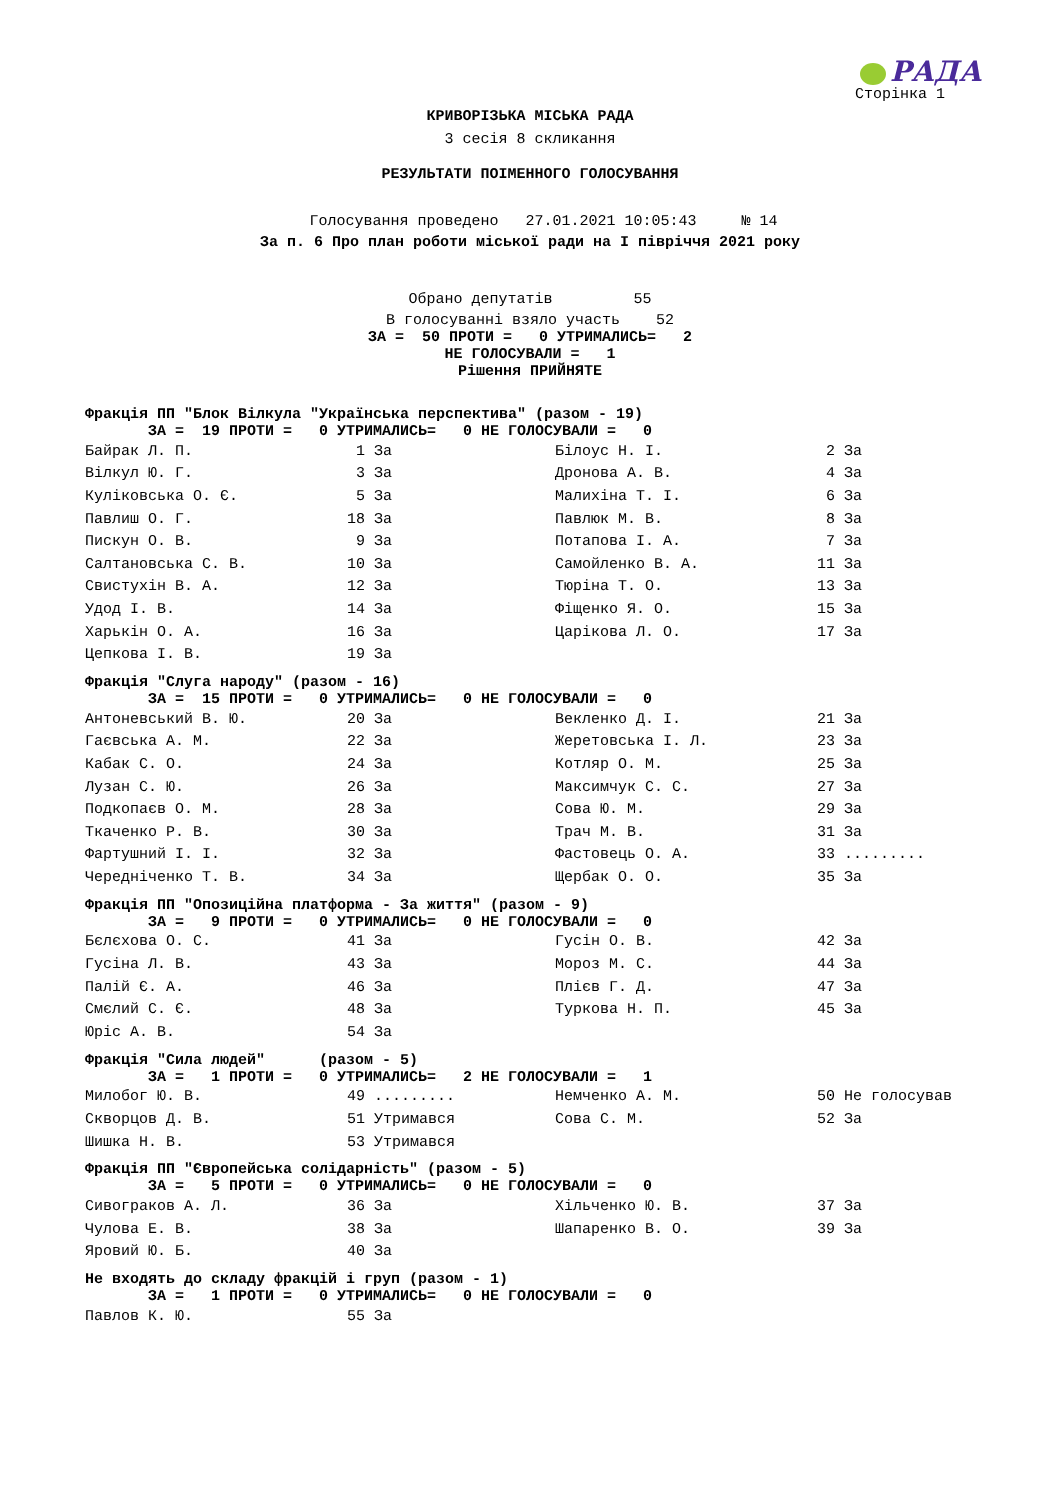РАДА
Сторінка 1
КРИВОРІЗЬКА МІСЬКА РАДА
3 сесія 8 скликання
РЕЗУЛЬТАТИ ПОІМЕННОГО ГОЛОСУВАННЯ
Голосування проведено 27.01.2021 10:05:43 № 14
За п. 6 Про план роботи міської ради на І півріччя 2021 року
Обрано депутатів 55
В голосуванні взяло участь 52
ЗА = 50 ПРОТИ = 0 УТРИМАЛИСЬ= 2
НЕ ГОЛОСУВАЛИ = 1
Рішення ПРИЙНЯТЕ
Фракція ПП "Блок Вілкула "Українська перспектива" (разом - 19)
ЗА = 19 ПРОТИ = 0 УТРИМАЛИСЬ= 0 НЕ ГОЛОСУВАЛИ = 0
| Байрак Л. П. | 1 | За | Білоус Н. І. | 2 | За |
| Вілкул Ю. Г. | 3 | За | Дронова А. В. | 4 | За |
| Куліковська О. Є. | 5 | За | Малихіна Т. І. | 6 | За |
| Павлиш О. Г. | 18 | За | Павлюк М. В. | 8 | За |
| Пискун О. В. | 9 | За | Потапова І. А. | 7 | За |
| Салтановська С. В. | 10 | За | Самойленко В. А. | 11 | За |
| Свистухін В. А. | 12 | За | Тюріна Т. О. | 13 | За |
| Удод І. В. | 14 | За | Фіщенко Я. О. | 15 | За |
| Харькін О. А. | 16 | За | Царікова Л. О. | 17 | За |
| Цепкова І. В. | 19 | За | | | |
Фракція "Слуга народу" (разом - 16)
ЗА = 15 ПРОТИ = 0 УТРИМАЛИСЬ= 0 НЕ ГОЛОСУВАЛИ = 0
| Антоневський В. Ю. | 20 | За | Векленко Д. І. | 21 | За |
| Гаєвська А. М. | 22 | За | Жеретовська І. Л. | 23 | За |
| Кабак С. О. | 24 | За | Котляр О. М. | 25 | За |
| Лузан С. Ю. | 26 | За | Максимчук С. С. | 27 | За |
| Подкопаєв О. М. | 28 | За | Сова Ю. М. | 29 | За |
| Ткаченко Р. В. | 30 | За | Трач М. В. | 31 | За |
| Фартушний І. І. | 32 | За | Фастовець О. А. | 33 | ......... |
| Чередніченко Т. В. | 34 | За | Щербак О. О. | 35 | За |
Фракція ПП "Опозиційна платформа - За життя" (разом - 9)
ЗА = 9 ПРОТИ = 0 УТРИМАЛИСЬ= 0 НЕ ГОЛОСУВАЛИ = 0
| Бєлєхова О. С. | 41 | За | Гусін О. В. | 42 | За |
| Гусіна Л. В. | 43 | За | Мороз М. С. | 44 | За |
| Палій Є. А. | 46 | За | Плієв Г. Д. | 47 | За |
| Смєлий С. Є. | 48 | За | Туркова Н. П. | 45 | За |
| Юріс А. В. | 54 | За | | | |
Фракція "Сила людей" (разом - 5)
ЗА = 1 ПРОТИ = 0 УТРИМАЛИСЬ= 2 НЕ ГОЛОСУВАЛИ = 1
| Милобог Ю. В. | 49 | ......... | Немченко А. М. | 50 | Не голосував |
| Скворцов Д. В. | 51 | Утримався | Сова С. М. | 52 | За |
| Шишка Н. В. | 53 | Утримався | | | |
Фракція ПП "Європейська солідарність" (разом - 5)
ЗА = 5 ПРОТИ = 0 УТРИМАЛИСЬ= 0 НЕ ГОЛОСУВАЛИ = 0
| Сивограков А. Л. | 36 | За | Хільченко Ю. В. | 37 | За |
| Чулова Е. В. | 38 | За | Шапаренко В. О. | 39 | За |
| Яровий Ю. Б. | 40 | За | | | |
Не входять до складу фракцій і груп (разом - 1)
ЗА = 1 ПРОТИ = 0 УТРИМАЛИСЬ= 0 НЕ ГОЛОСУВАЛИ = 0
| Павлов К. Ю. | 55 | За |